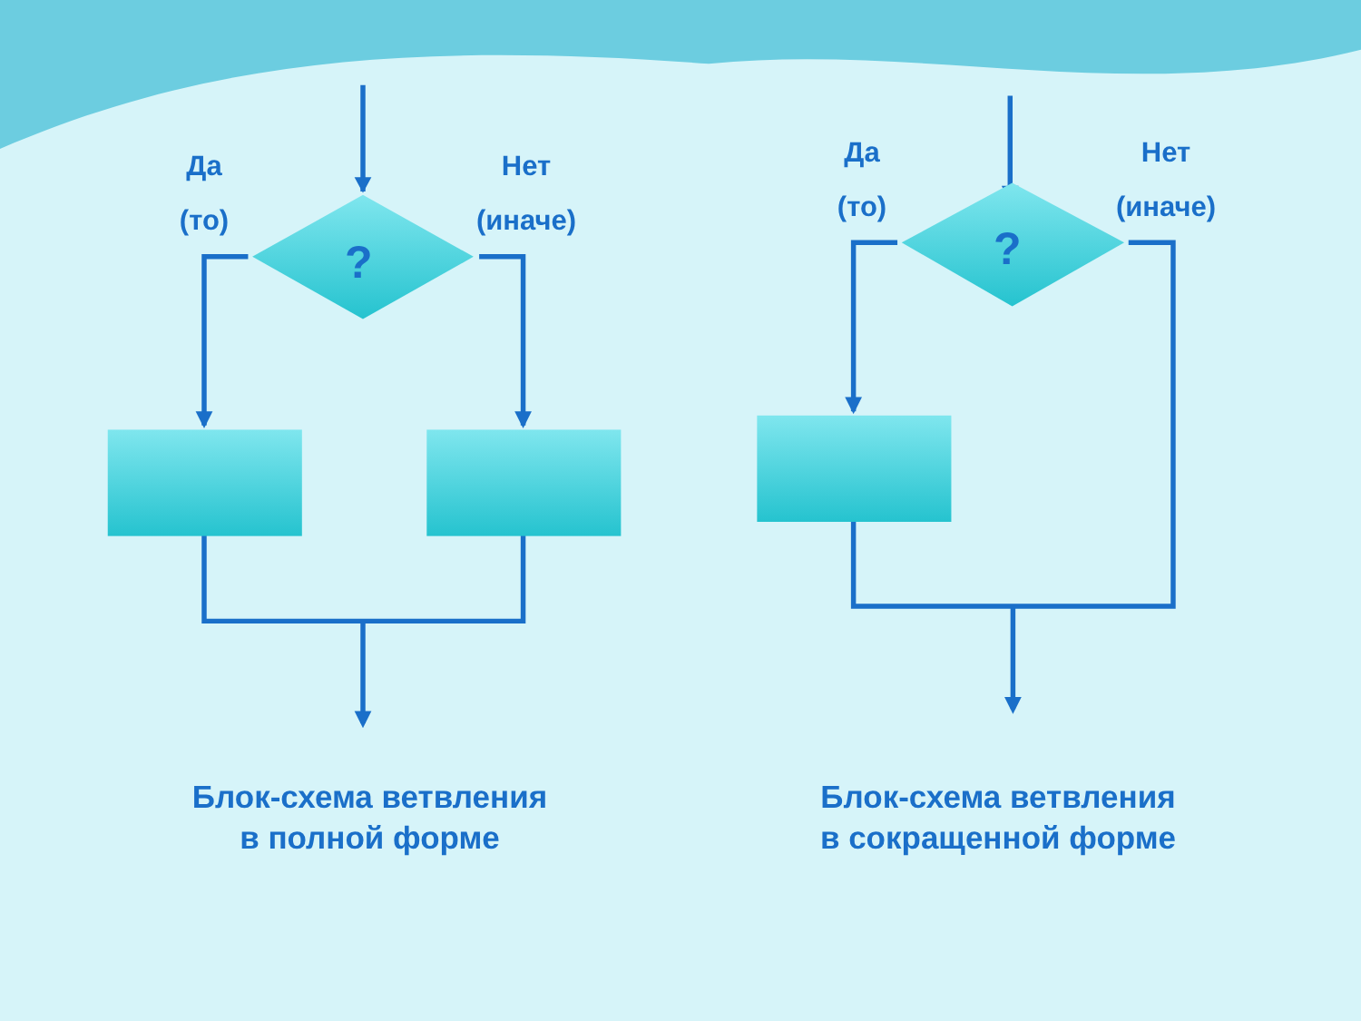Да
(то)
Нет
(иначе)
?
Да
(то)
Нет
(иначе)
?
Блок-схема ветвления
в полной форме
Блок-схема ветвления
в сокращенной форме